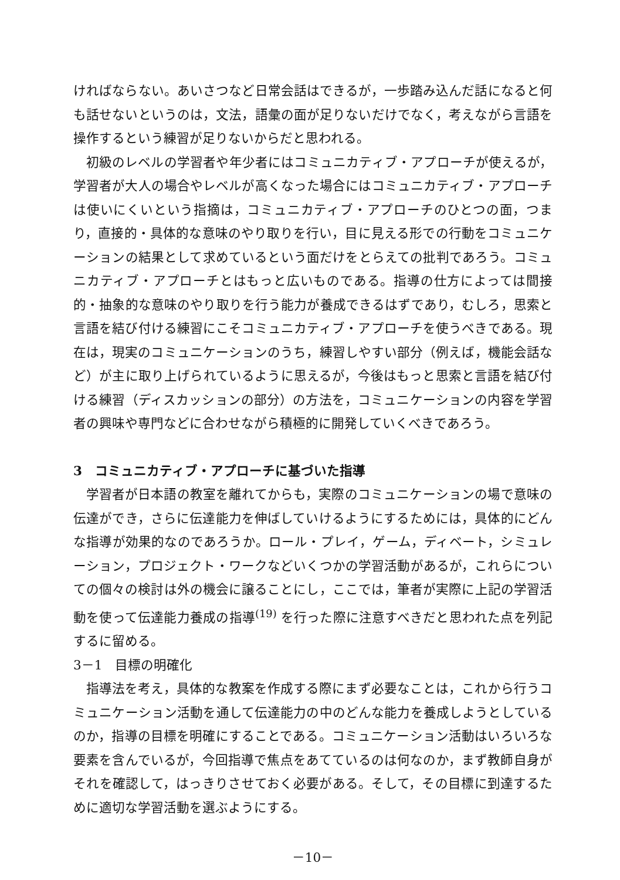ければならない。あいさつなど日常会話はできるが，一歩踏み込んだ話になると何も話せないというのは，文法，語彙の面が足りないだけでなく，考えながら言語を操作するという練習が足りないからだと思われる。
初級のレベルの学習者や年少者にはコミュニカティブ・アプローチが使えるが，学習者が大人の場合やレベルが高くなった場合にはコミュニカティブ・アプローチは使いにくいという指摘は，コミュニカティブ・アプローチのひとつの面，つまり，直接的・具体的な意味のやり取りを行い，目に見える形での行動をコミュニケーションの結果として求めているという面だけをとらえての批判であろう。コミュニカティブ・アプローチとはもっと広いものである。指導の仕方によっては間接的・抽象的な意味のやり取りを行う能力が養成できるはずであり，むしろ，思索と言語を結び付ける練習にこそコミュニカティブ・アプローチを使うべきである。現在は，現実のコミュニケーションのうち，練習しやすい部分（例えば，機能会話など）が主に取り上げられているように思えるが，今後はもっと思索と言語を結び付ける練習（ディスカッションの部分）の方法を，コミュニケーションの内容を学習者の興味や専門などに合わせながら積極的に開発していくべきであろう。
3　コミュニカティブ・アプローチに基づいた指導
学習者が日本語の教室を離れてからも，実際のコミュニケーションの場で意味の伝達ができ，さらに伝達能力を伸ばしていけるようにするためには，具体的にどんな指導が効果的なのであろうか。ロール・プレイ，ゲーム，ディベート，シミュレーション，プロジェクト・ワークなどいくつかの学習活動があるが，これらについての個々の検討は外の機会に譲ることにし，ここでは，筆者が実際に上記の学習活動を使って伝達能力養成の指導<sup>(19)</sup> を行った際に注意すべきだと思われた点を列記するに留める。
3－1　目標の明確化
指導法を考え，具体的な教案を作成する際にまず必要なことは，これから行うコミュニケーション活動を通して伝達能力の中のどんな能力を養成しようとしているのか，指導の目標を明確にすることである。コミュニケーション活動はいろいろな要素を含んでいるが，今回指導で焦点をあてているのは何なのか，まず教師自身がそれを確認して，はっきりさせておく必要がある。そして，その目標に到達するために適切な学習活動を選ぶようにする。
－10－